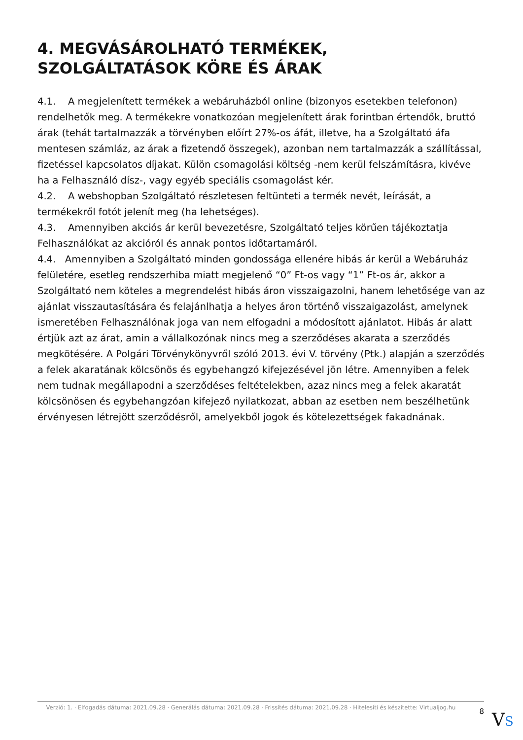4. MEGVÁSÁROLHATÓ TERMÉKEK, SZOLGÁLTATÁSOK KÖRE ÉS ÁRAK
4.1. A megjelenített termékek a webáruházból online (bizonyos esetekben telefonon) rendelhetők meg. A termékekre vonatkozóan megjelenített árak forintban értendők, bruttó árak (tehát tartalmazzák a törvényben előírt 27%-os áfát, illetve, ha a Szolgáltató áfa mentesen számláz, az árak a fizetendő összegek), azonban nem tartalmazzák a szállítással, fizetéssel kapcsolatos díjakat. Külön csomagolási költség -nem kerül felszámításra, kivéve ha a Felhasználó dísz-, vagy egyéb speciális csomagolást kér.
4.2. A webshopban Szolgáltató részletesen feltünteti a termék nevét, leírását, a termékekről fotót jelenít meg (ha lehetséges).
4.3. Amennyiben akciós ár kerül bevezetésre, Szolgáltató teljes körűen tájékoztatja Felhasználókat az akcióról és annak pontos időtartamáról.
4.4. Amennyiben a Szolgáltató minden gondossága ellenére hibás ár kerül a Webáruház felületére, esetleg rendszerhiba miatt megjelenő “0” Ft-os vagy “1” Ft-os ár, akkor a Szolgáltató nem köteles a megrendelést hibás áron visszaigazolni, hanem lehetősége van az ajánlat visszautasítására és felajánlhatja a helyes áron történő visszaigazolást, amelynek ismeretében Felhasználónak joga van nem elfogadni a módosított ajánlatot. Hibás ár alatt értjük azt az árat, amin a vállalkozónak nincs meg a szerződéses akarata a szerződés megkötésére. A Polgári Törvénykönyvről szóló 2013. évi V. törvény (Ptk.) alapján a szerződés a felek akaratának kölcsönös és egybehangzó kifejezésével jön létre. Amennyiben a felek nem tudnak megállapodni a szerződéses feltételekben, azaz nincs meg a felek akaratát kölcsönösen és egybehangzóan kifejező nyilatkozat, abban az esetben nem beszélhetünk érvényesen létrejött szerződésről, amelyekből jogok és kötelezettségek fakadnának.
Verzió: 1. · Elfogadás dátuma: 2021.09.28 · Generálás dátuma: 2021.09.28 · Frissítés dátuma: 2021.09.28 · Hitelesíti és készítette: Virtualjog.hu
8
VS